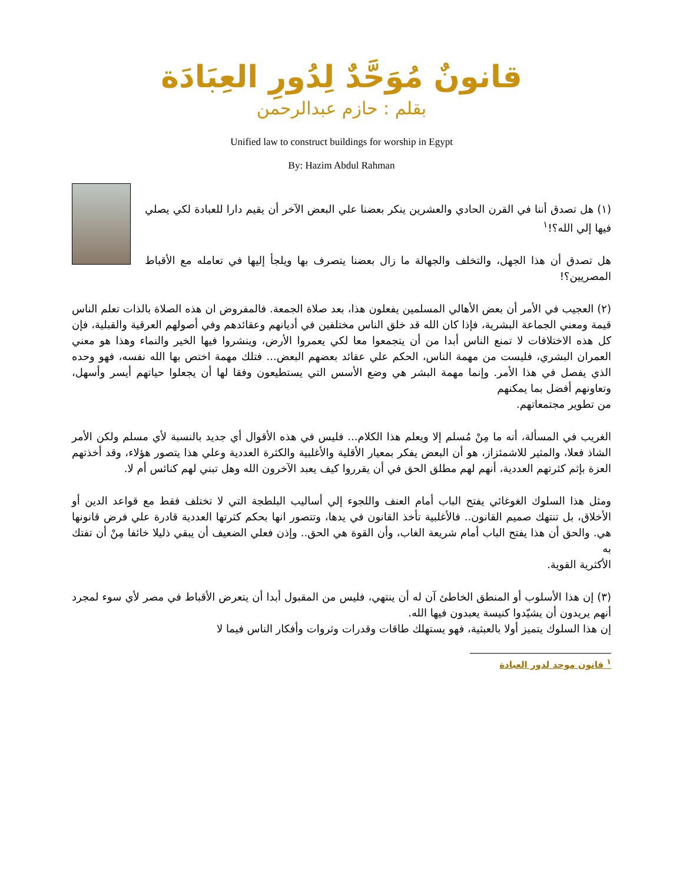قانونٌ مُوَحَّدٌ لِدُورِ العِبَادَة
بقلم : حازم عبدالرحمن
Unified law to construct buildings for worship in Egypt
By: Hazim Abdul Rahman
(١) هل تصدق أننا في القرن الحادي والعشرين ينكر بعضنا علي البعض الآخر أن يقيم دارا للعبادة لكي يصلي فيها إلي الله؟!<sup>١</sup>
هل تصدق أن هذا الجهل، والتخلف والجهالة ما زال بعضنا يتصرف بها ويلجأ إليها في تعامله مع الأقباط المصريين؟!
(٢) العجيب في الأمر أن بعض الأهالي المسلمين يفعلون هذا، بعد صلاة الجمعة. فالمفروض ان هذه الصلاة بالذات تعلم الناس قيمة ومعني الجماعة البشرية، فإذا كان الله قد خلق الناس مختلفين في أديانهم وعقائدهم وفي أصولهم العرقية والقبلية، فإن كل هذه الاختلافات لا تمنع الناس أبدا من أن يتجمعوا معا لكي يعمروا الأرض، وينشروا فيها الخير والنماء وهذا هو معني العمران البشري، فليست من مهمة الناس، الحكم علي عقائد بعضهم البعض... فتلك مهمة اختص بها الله نفسه، فهو وحده الذي يفصل في هذا الأمر. وإنما مهمة البشر هي وضع الأسس التي يستطيعون وفقا لها أن يجعلوا حياتهم أيسر وأسهل، وتعاونهم أفضل بما يمكنهم
من تطوير مجتمعاتهم.
الغريب في المسألة، أنه ما مِنْ مُسلم إلا ويعلم هذا الكلام... فليس في هذه الأقوال أي جديد بالنسبة لأي مسلم ولكن الأمر الشاذ فعلا، والمثير للاشمئزاز، هو أن البعض يفكر بمعيار الأقلية والأغلبية والكثرة العددية وعلي هذا يتصور هؤلاء، وقد أخذتهم العزة بإثم كثرتهم العددية، أنهم لهم مطلق الحق في أن يقرروا كيف يعبد الآخرون الله وهل تبني لهم كنائس أم لا.
ومثل هذا السلوك الغوغائي يفتح الباب أمام العنف واللجوء إلي أساليب البلطجة التي لا تختلف فقط مع قواعد الدين أو الأخلاق، بل تنتهك صميم القانون.. فالأغلبية تأخذ القانون في يدها، وتتصور انها بحكم كثرتها العددية قادرة علي فرض قانونها هي. والحق أن هذا يفتح الباب أمام شريعة الغاب، وأن القوة هي الحق.. وإذن فعلي الضعيف أن يبقي ذليلا خائفا مِنْ أن تفتك به
الأكثرية القوية.
(٣) إن هذا الأسلوب أو المنطق الخاطئ آن له أن ينتهي، فليس من المقبول أبدا أن يتعرض الأقباط في مصر لأي سوء لمجرد أنهم يريدون أن يشيّدوا كنيسة يعبدون فيها الله.
إن هذا السلوك يتميز أولا بالعبثية، فهو يستهلك طاقات وقدرات وثروات وأفكار الناس فيما لا
<sup>١</sup> قانون موحد لدور العبادة